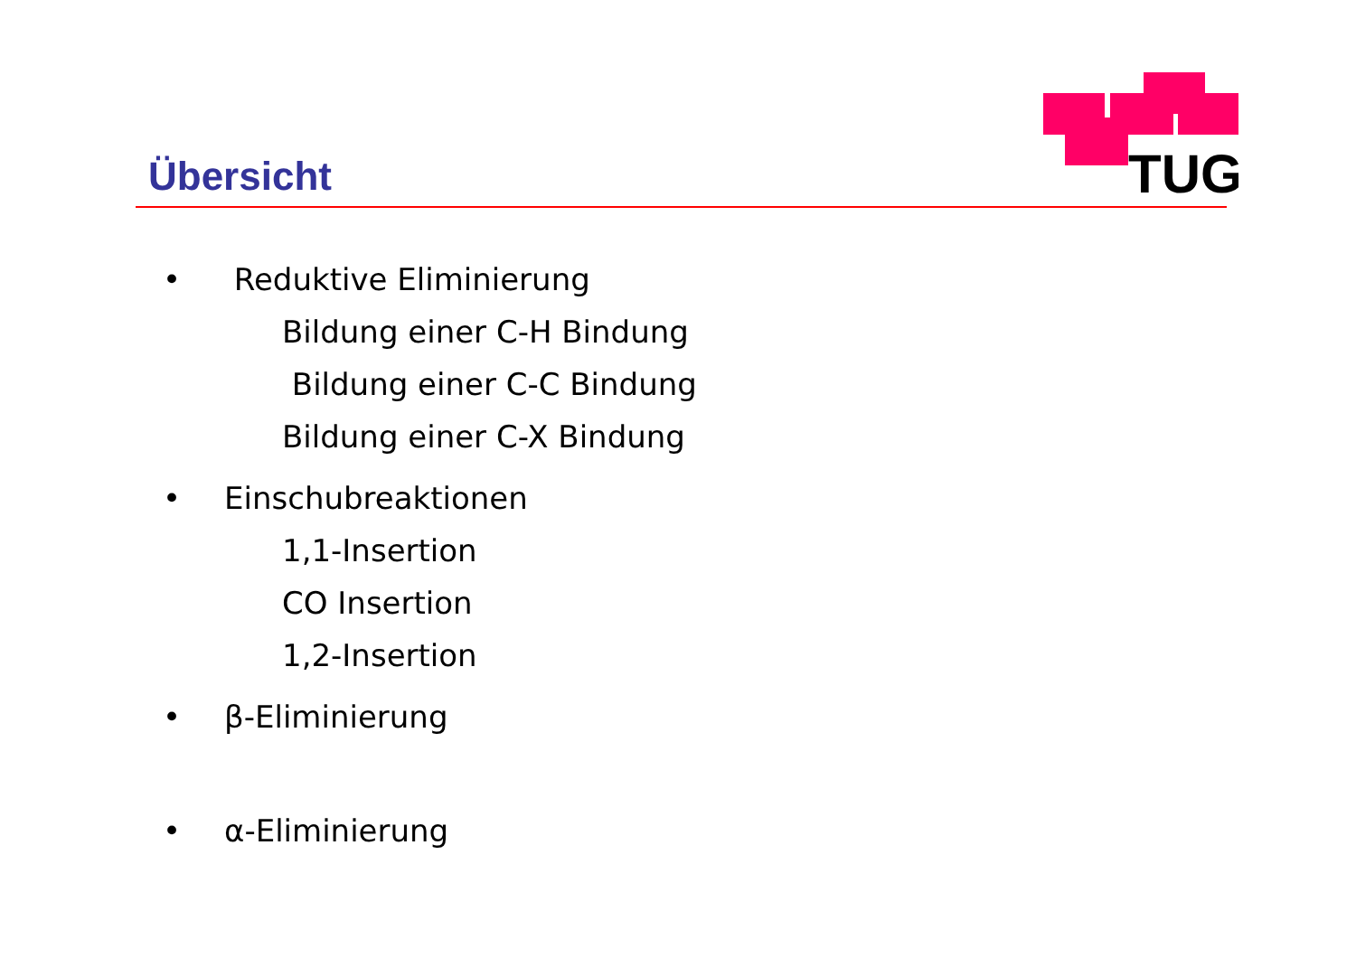TUG
Übersicht
• Reduktive Eliminierung
Bildung einer C-H Bindung
Bildung einer C-C Bindung
Bildung einer C-X Bindung
• Einschubreaktionen
1,1-Insertion
CO Insertion
1,2-Insertion
• β-Eliminierung
• α-Eliminierung